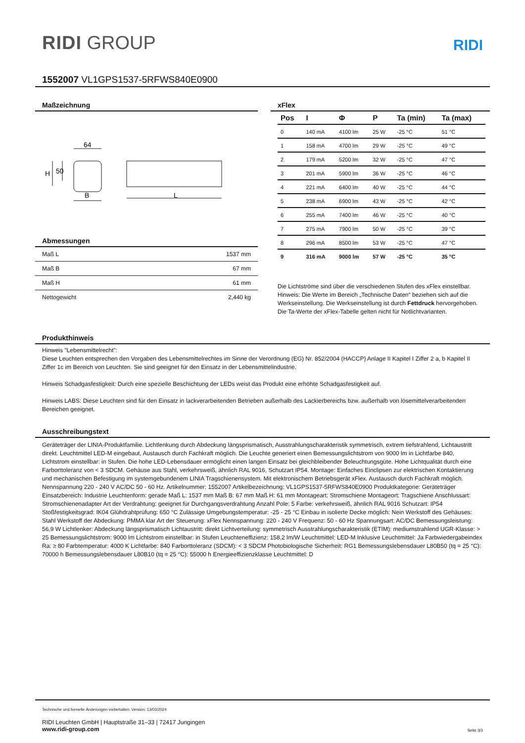RIDI GROUP
RIDI
1552007 VL1GPS1537-5RFWS840E0900
Maßzeichnung
64
B
L
H
50
Abmessungen
| Maß L | 1537 mm |
| Maß B | 67 mm |
| Maß H | 61 mm |
| Nettogewicht | 2,440 kg |
xFlex
| Pos | I | Φ | P | Ta (min) | Ta (max) |
| --- | --- | --- | --- | --- | --- |
| 0 | 140 mA | 4100 lm | 25 W | -25 °C | 51 °C |
| 1 | 158 mA | 4700 lm | 29 W | -25 °C | 49 °C |
| 2 | 179 mA | 5200 lm | 32 W | -25 °C | 47 °C |
| 3 | 201 mA | 5900 lm | 36 W | -25 °C | 46 °C |
| 4 | 221 mA | 6400 lm | 40 W | -25 °C | 44 °C |
| 5 | 238 mA | 6900 lm | 43 W | -25 °C | 42 °C |
| 6 | 255 mA | 7400 lm | 46 W | -25 °C | 40 °C |
| 7 | 275 mA | 7900 lm | 50 W | -25 °C | 39 °C |
| 8 | 296 mA | 8500 lm | 53 W | -25 °C | 47 °C |
| 9 | 316 mA | 9000 lm | 57 W | -25 °C | 35 °C |
Die Lichtströme sind über die verschiedenen Stufen des xFlex einstellbar.
Hinweis: Die Werte im Bereich „Technische Daten“ beziehen sich auf die Werkseinstellung. Die Werkseinstellung ist durch Fettdruck hervorgehoben.
Die Ta-Werte der xFlex-Tabelle gelten nicht für Notlichtvarianten.
Produkthinweis
Hinweis "Lebensmittelrecht":
Diese Leuchten entsprechen den Vorgaben des Lebensmittelrechtes im Sinne der Verordnung (EG) Nr. 852/2004 (HACCP) Anlage II Kapitel I Ziffer 2 a, b Kapitel II Ziffer 1c im Bereich von Leuchten. Sie sind geeignet für den Einsatz in der Lebensmittelindustrie.
Hinweis Schadgasfestigkeit: Durch eine spezielle Beschichtung der LEDs weist das Produkt eine erhöhte Schadgasfestigkeit auf.
Hinweis LABS: Diese Leuchten sind für den Einsatz in lackverarbeitenden Betrieben außerhalb des Lackierbereichs bzw. außerhalb von lösemittelverarbeitenden Bereichen geeignet.
Ausschreibungstext
Geräteträger der LINIA-Produktfamilie. Lichtlenkung durch Abdeckung längsprismatisch, Ausstrahlungscharakteristik symmetrisch, extrem tiefstrahlend, Lichtaustritt direkt. Leuchtmittel LED-M eingebaut, Austausch durch Fachkraft möglich. Die Leuchte generiert einen Bemessungslichtstrom von 9000 lm in Lichtfarbe 840, Lichtstrom einstellbar: in Stufen. Die hohe LED-Lebensdauer ermöglicht einen langen Einsatz bei gleichbleibender Beleuchtungsgüte. Hohe Lichtqualität durch eine Farborttoleranz von < 3 SDCM. Gehäuse aus Stahl, verkehrsweiß, ähnlich RAL 9016, Schutzart IP54. Montage: Einfaches Einclipsen zur elektrischen Kontaktierung und mechanischen Befestigung im systemgebundenem LINIA Tragschienensystem. Mit elektronischem Betriebsgerät xFlex. Austausch durch Fachkraft möglich. Nennspannung 220 - 240 V AC/DC 50 - 60 Hz. Artikelnummer: 1552007 Artikelbezeichnung: VL1GPS1537-5RFWS840E0900 Produktkategorie: Geräteträger Einsatzbereich: Industrie Leuchtenform: gerade Maß L: 1537 mm Maß B: 67 mm Maß H: 61 mm Montageart: Stromschiene Montageort: Tragschiene Anschlussart: Stromschienenadapter Art der Verdrahtung: geeignet für Durchgangsverdrahtung Anzahl Pole: 5 Farbe: verkehrsweiß, ähnlich RAL 9016 Schutzart: IP54 Stoßfestigkeitsgrad: IK04 Glühdrahtprüfung: 650 °C Zulässige Umgebungstemperatur: -25 - 25 °C Einbau in isolierte Decke möglich: Nein Werkstoff des Gehäuses: Stahl Werkstoff der Abdeckung: PMMA klar Art der Steuerung: xFlex Nennspannung: 220 - 240 V Frequenz: 50 - 60 Hz Spannungsart: AC/DC Bemessungsleistung: 56,9 W Lichtlenker: Abdeckung längsprismatisch Lichtaustritt: direkt Lichtverteilung: symmetrisch Ausstrahlungscharakteristik (ETIM): mediumstrahlend UGR-Klasse: > 25 Bemessungslichtstrom: 9000 lm Lichtstrom einstellbar: in Stufen Leuchteneffizienz: 158,2 lm/W Leuchtmittel: LED-M Inklusive Leuchtmittel: Ja Farbwiedergabeindex Ra: ≥ 80 Farbtemperatur: 4000 K Lichtfarbe: 840 Farborttoleranz (SDCM): < 3 SDCM Photobiologische Sicherheit: RG1 Bemessungslebensdauer L80B50 (tq = 25 °C): 70000 h Bemessungslebensdauer L80B10 (tq = 25 °C): 55000 h Energieeffizienzklasse Leuchtmittel: D
Technische und formelle Änderungen vorbehalten. Version: 13/03/2024
RIDI Leuchten GmbH | Hauptstraße 31–33 | 72417 Jungingen
www.ridi-group.com Seite 3/3